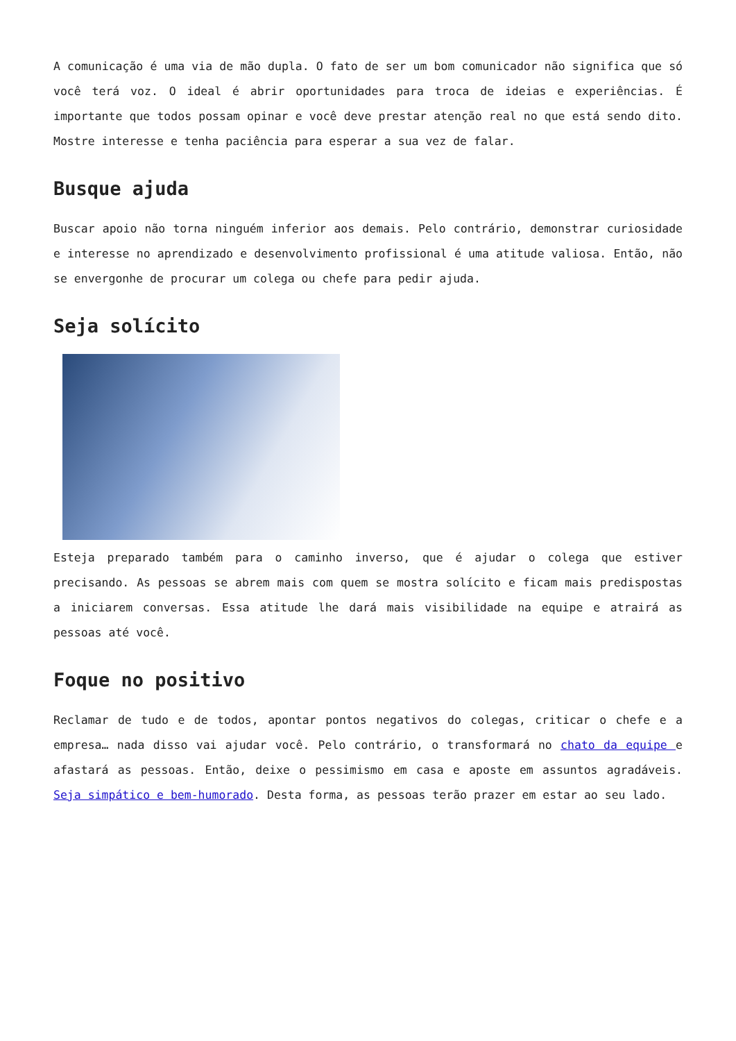A comunicação é uma via de mão dupla. O fato de ser um bom comunicador não significa que só você terá voz. O ideal é abrir oportunidades para troca de ideias e experiências. É importante que todos possam opinar e você deve prestar atenção real no que está sendo dito. Mostre interesse e tenha paciência para esperar a sua vez de falar.
Busque ajuda
Buscar apoio não torna ninguém inferior aos demais. Pelo contrário, demonstrar curiosidade e interesse no aprendizado e desenvolvimento profissional é uma atitude valiosa. Então, não se envergonhe de procurar um colega ou chefe para pedir ajuda.
Seja solícito
Esteja preparado também para o caminho inverso, que é ajudar o colega que estiver precisando. As pessoas se abrem mais com quem se mostra solícito e ficam mais predispostas a iniciarem conversas. Essa atitude lhe dará mais visibilidade na equipe e atrairá as pessoas até você.
Foque no positivo
Reclamar de tudo e de todos, apontar pontos negativos do colegas, criticar o chefe e a empresa… nada disso vai ajudar você. Pelo contrário, o transformará no chato da equipe e afastará as pessoas. Então, deixe o pessimismo em casa e aposte em assuntos agradáveis. Seja simpático e bem-humorado. Desta forma, as pessoas terão prazer em estar ao seu lado.